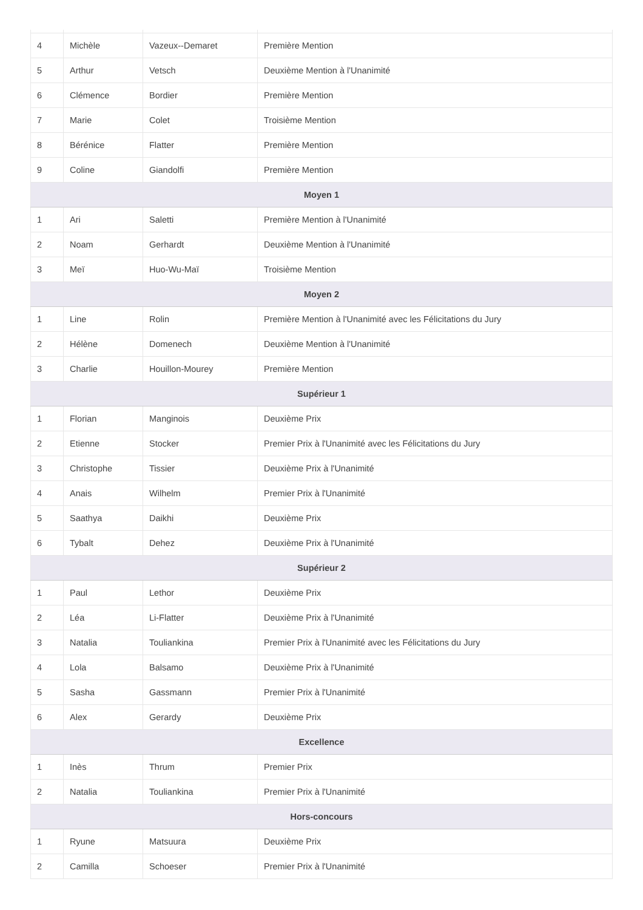| 4 | Michèle | Vazeux--Demaret | Première Mention |
| 5 | Arthur | Vetsch | Deuxième Mention à l'Unanimité |
| 6 | Clémence | Bordier | Première Mention |
| 7 | Marie | Colet | Troisième Mention |
| 8 | Bérénice | Flatter | Première Mention |
| 9 | Coline | Giandolfi | Première Mention |
| Moyen 1 | | | |
| 1 | Ari | Saletti | Première Mention à l'Unanimité |
| 2 | Noam | Gerhardt | Deuxième Mention à l'Unanimité |
| 3 | Meï | Huo-Wu-Maï | Troisième Mention |
| Moyen 2 | | | |
| 1 | Line | Rolin | Première Mention à l'Unanimité avec les Félicitations du Jury |
| 2 | Hélène | Domenech | Deuxième Mention à l'Unanimité |
| 3 | Charlie | Houillon-Mourey | Première Mention |
| Supérieur 1 | | | |
| 1 | Florian | Manginois | Deuxième Prix |
| 2 | Etienne | Stocker | Premier Prix à l'Unanimité avec les Félicitations du Jury |
| 3 | Christophe | Tissier | Deuxième Prix à l'Unanimité |
| 4 | Anais | Wilhelm | Premier Prix à l'Unanimité |
| 5 | Saathya | Daikhi | Deuxième Prix |
| 6 | Tybalt | Dehez | Deuxième Prix à l'Unanimité |
| Supérieur 2 | | | |
| 1 | Paul | Lethor | Deuxième Prix |
| 2 | Léa | Li-Flatter | Deuxième Prix à l'Unanimité |
| 3 | Natalia | Touliankina | Premier Prix à l'Unanimité avec les Félicitations du Jury |
| 4 | Lola | Balsamo | Deuxième Prix à l'Unanimité |
| 5 | Sasha | Gassmann | Premier Prix à l'Unanimité |
| 6 | Alex | Gerardy | Deuxième Prix |
| Excellence | | | |
| 1 | Inès | Thrum | Premier Prix |
| 2 | Natalia | Touliankina | Premier Prix à l'Unanimité |
| Hors-concours | | | |
| 1 | Ryune | Matsuura | Deuxième Prix |
| 2 | Camilla | Schoeser | Premier Prix à l'Unanimité |